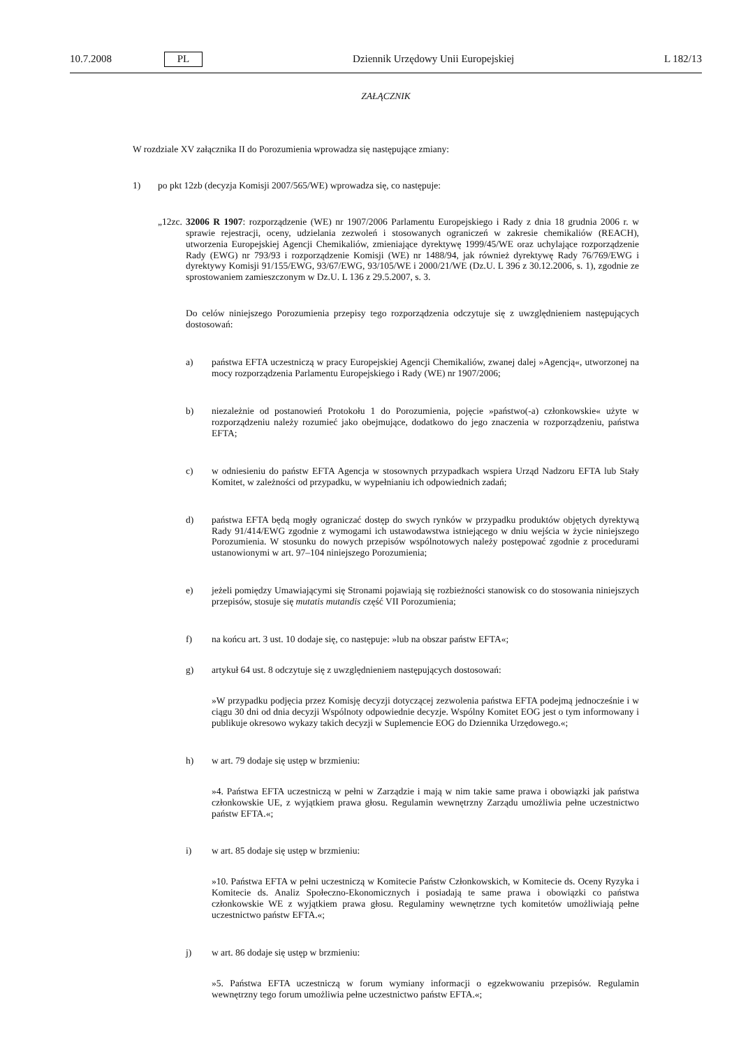10.7.2008 PL Dziennik Urzędowy Unii Europejskiej L 182/13
ZAŁĄCZNIK
W rozdziale XV załącznika II do Porozumienia wprowadza się następujące zmiany:
1) po pkt 12zb (decyzja Komisji 2007/565/WE) wprowadza się, co następuje:
„12zc. 32006 R 1907: rozporządzenie (WE) nr 1907/2006 Parlamentu Europejskiego i Rady z dnia 18 grudnia 2006 r. w sprawie rejestracji, oceny, udzielania zezwoleń i stosowanych ograniczeń w zakresie chemikaliów (REACH), utworzenia Europejskiej Agencji Chemikaliów, zmieniające dyrektywę 1999/45/WE oraz uchylające rozporządzenie Rady (EWG) nr 793/93 i rozporządzenie Komisji (WE) nr 1488/94, jak również dyrektywę Rady 76/769/EWG i dyrektywy Komisji 91/155/EWG, 93/67/EWG, 93/105/WE i 2000/21/WE (Dz.U. L 396 z 30.12.2006, s. 1), zgodnie ze sprostowaniem zamieszczonym w Dz.U. L 136 z 29.5.2007, s. 3.
Do celów niniejszego Porozumienia przepisy tego rozporządzenia odczytuje się z uwzględnieniem następujących dostosowań:
a) państwa EFTA uczestniczą w pracy Europejskiej Agencji Chemikaliów, zwanej dalej »Agencją«, utworzonej na mocy rozporządzenia Parlamentu Europejskiego i Rady (WE) nr 1907/2006;
b) niezależnie od postanowień Protokołu 1 do Porozumienia, pojęcie »państwo(-a) członkowskie« użyte w rozporządzeniu należy rozumieć jako obejmujące, dodatkowo do jego znaczenia w rozporządzeniu, państwa EFTA;
c) w odniesieniu do państw EFTA Agencja w stosownych przypadkach wspiera Urząd Nadzoru EFTA lub Stały Komitet, w zależności od przypadku, w wypełnianiu ich odpowiednich zadań;
d) państwa EFTA będą mogły ograniczać dostęp do swych rynków w przypadku produktów objętych dyrektywą Rady 91/414/EWG zgodnie z wymogami ich ustawodawstwa istniejącego w dniu wejścia w życie niniejszego Porozumienia. W stosunku do nowych przepisów wspólnotowych należy postępować zgodnie z procedurami ustanowionymi w art. 97–104 niniejszego Porozumienia;
e) jeżeli pomiędzy Umawiającymi się Stronami pojawiają się rozbieżności stanowisk co do stosowania niniejszych przepisów, stosuje się mutatis mutandis część VII Porozumienia;
f) na końcu art. 3 ust. 10 dodaje się, co następuje: »lub na obszar państw EFTA«;
g) artykuł 64 ust. 8 odczytuje się z uwzględnieniem następujących dostosowań:
»W przypadku podjęcia przez Komisję decyzji dotyczącej zezwolenia państwa EFTA podejmą jednocześnie i w ciągu 30 dni od dnia decyzji Wspólnoty odpowiednie decyzje. Wspólny Komitet EOG jest o tym informowany i publikuje okresowo wykazy takich decyzji w Suplemencie EOG do Dziennika Urzędowego.«;
h) w art. 79 dodaje się ustęp w brzmieniu:
»4. Państwa EFTA uczestniczą w pełni w Zarządzie i mają w nim takie same prawa i obowiązki jak państwa członkowskie UE, z wyjątkiem prawa głosu. Regulamin wewnętrzny Zarządu umożliwia pełne uczestnictwo państw EFTA.«;
i) w art. 85 dodaje się ustęp w brzmieniu:
»10. Państwa EFTA w pełni uczestniczą w Komitecie Państw Członkowskich, w Komitecie ds. Oceny Ryzyka i Komitecie ds. Analiz Społeczno-Ekonomicznych i posiadają te same prawa i obowiązki co państwa członkowskie WE z wyjątkiem prawa głosu. Regulaminy wewnętrzne tych komitetów umożliwiają pełne uczestnictwo państw EFTA.«;
j) w art. 86 dodaje się ustęp w brzmieniu:
»5. Państwa EFTA uczestniczą w forum wymiany informacji o egzekwowaniu przepisów. Regulamin wewnętrzny tego forum umożliwia pełne uczestnictwo państw EFTA.«;